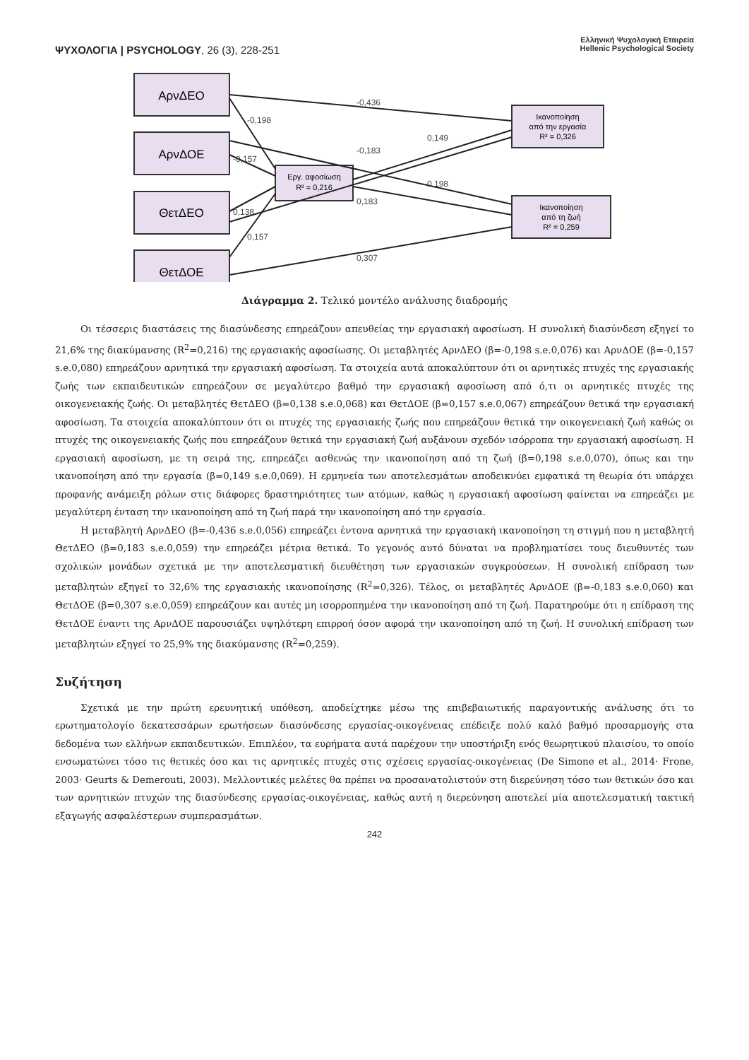ΨΥΧΟΛΟΓΙΑ | PSYCHOLOGY, 26 (3), 228-251
Ελληνική Ψυχολογική Εταιρεία
Hellenic Psychological Society
ΑρνΔΕΟ
ΑρνΔΟΕ
ΘετΔΕΟ
ΘετΔΟΕ
Εργ. αφοσίωση
R² = 0,216
Ικανοποίηση
από την εργασία
R² = 0,326
Ικανοποίηση
από τη ζωή
R² = 0,259
-0,436
-0,198
-0,183
0,149
-0,157
0,198
0,183
0,138
0,157
0,307
Διάγραμμα 2. Τελικό μοντέλο ανάλυσης διαδρομής
Οι τέσσερις διαστάσεις της διασύνδεσης επηρεάζουν απευθείας την εργασιακή αφοσίωση. Η συνολική διασύνδεση εξηγεί το 21,6% της διακύμανσης (R<sup>2</sup>=0,216) της εργασιακής αφοσίωσης. Οι μεταβλητές ΑρνΔΕΟ (β=-0,198 s.e.0,076) και ΑρνΔΟΕ (β=-0,157 s.e.0,080) επηρεάζουν αρνητικά την εργασιακή αφοσίωση. Τα στοιχεία αυτά αποκαλύπτουν ότι οι αρνητικές πτυχές της εργασιακής ζωής των εκπαιδευτικών επηρεάζουν σε μεγαλύτερο βαθμό την εργασιακή αφοσίωση από ό,τι οι αρνητικές πτυχές της οικογενειακής ζωής. Οι μεταβλητές ΘετΔΕΟ (β=0,138 s.e.0,068) και ΘετΔΟΕ (β=0,157 s.e.0,067) επηρεάζουν θετικά την εργασιακή αφοσίωση. Τα στοιχεία αποκαλύπτουν ότι οι πτυχές της εργασιακής ζωής που επηρεάζουν θετικά την οικογενειακή ζωή καθώς οι πτυχές της οικογενειακής ζωής που επηρεάζουν θετικά την εργασιακή ζωή αυξάνουν σχεδόν ισόρροπα την εργασιακή αφοσίωση. Η εργασιακή αφοσίωση, με τη σειρά της, επηρεάζει ασθενώς την ικανοποίηση από τη ζωή (β=0,198 s.e.0,070), όπως και την ικανοποίηση από την εργασία (β=0,149 s.e.0,069). Η ερμηνεία των αποτελεσμάτων αποδεικνύει εμφατικά τη θεωρία ότι υπάρχει προφανής ανάμειξη ρόλων στις διάφορες δραστηριότητες των ατόμων, καθώς η εργασιακή αφοσίωση φαίνεται να επηρεάζει με μεγαλύτερη ένταση την ικανοποίηση από τη ζωή παρά την ικανοποίηση από την εργασία.
Η μεταβλητή ΑρνΔΕΟ (β=-0,436 s.e.0,056) επηρεάζει έντονα αρνητικά την εργασιακή ικανοποίηση τη στιγμή που η μεταβλητή ΘετΔΕΟ (β=0,183 s.e.0,059) την επηρεάζει μέτρια θετικά. Το γεγονός αυτό δύναται να προβληματίσει τους διευθυντές των σχολικών μονάδων σχετικά με την αποτελεσματική διευθέτηση των εργασιακών συγκρούσεων. Η συνολική επίδραση των μεταβλητών εξηγεί το 32,6% της εργασιακής ικανοποίησης (R<sup>2</sup>=0,326). Τέλος, οι μεταβλητές ΑρνΔΟΕ (β=-0,183 s.e.0,060) και ΘετΔΟΕ (β=0,307 s.e.0,059) επηρεάζουν και αυτές μη ισορροπημένα την ικανοποίηση από τη ζωή. Παρατηρούμε ότι η επίδραση της ΘετΔΟΕ έναντι της ΑρνΔΟΕ παρουσιάζει υψηλότερη επιρροή όσον αφορά την ικανοποίηση από τη ζωή. Η συνολική επίδραση των μεταβλητών εξηγεί το 25,9% της διακύμανσης (R<sup>2</sup>=0,259).
Συζήτηση
Σχετικά με την πρώτη ερευνητική υπόθεση, αποδείχτηκε μέσω της επιβεβαιωτικής παραγοντικής ανάλυσης ότι το ερωτηματολογίο δεκατεσσάρων ερωτήσεων διασύνδεσης εργασίας-οικογένειας επέδειξε πολύ καλό βαθμό προσαρμογής στα δεδομένα των ελλήνων εκπαιδευτικών. Επιπλέον, τα ευρήματα αυτά παρέχουν την υποστήριξη ενός θεωρητικού πλαισίου, το οποίο ενσωματώνει τόσο τις θετικές όσο και τις αρνητικές πτυχές στις σχέσεις εργασίας-οικογένειας (De Simone et al., 2014· Frone, 2003· Geurts & Demerouti, 2003). Μελλοντικές μελέτες θα πρέπει να προσανατολιστούν στη διερεύνηση τόσο των θετικών όσο και των αρνητικών πτυχών της διασύνδεσης εργασίας-οικογένειας, καθώς αυτή η διερεύνηση αποτελεί μία αποτελεσματική τακτική εξαγωγής ασφαλέστερων συμπερασμάτων.
242